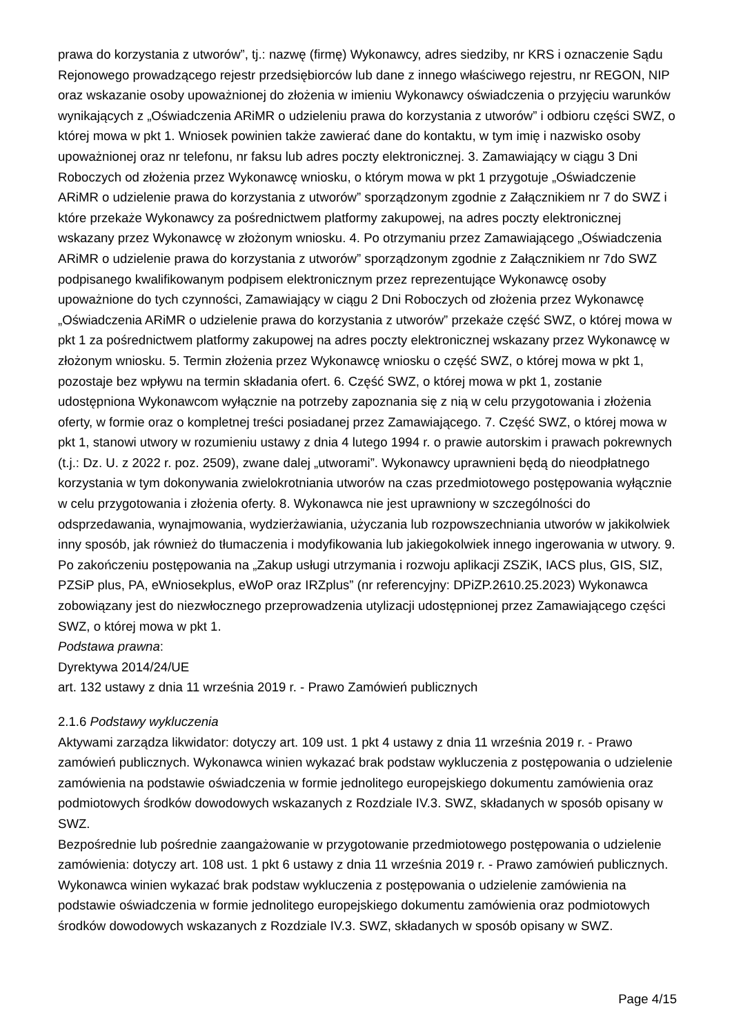prawa do korzystania z utworów”, tj.: nazwę (firmę) Wykonawcy, adres siedziby, nr KRS i oznaczenie Sądu Rejonowego prowadzącego rejestr przedsiębiorców lub dane z innego właściwego rejestru, nr REGON, NIP oraz wskazanie osoby upoważnionej do złożenia w imieniu Wykonawcy oświadczenia o przyjęciu warunków wynikających z „Oświadczenia ARiMR o udzieleniu prawa do korzystania z utworów” i odbioru części SWZ, o której mowa w pkt 1. Wniosek powinien także zawierać dane do kontaktu, w tym imię i nazwisko osoby upoważnionej oraz nr telefonu, nr faksu lub adres poczty elektronicznej. 3. Zamawiający w ciągu 3 Dni Roboczych od złożenia przez Wykonawcę wniosku, o którym mowa w pkt 1 przygotuje „Oświadczenie ARiMR o udzielenie prawa do korzystania z utworów” sporządzonym zgodnie z Załącznikiem nr 7 do SWZ i które przekaże Wykonawcy za pośrednictwem platformy zakupowej, na adres poczty elektronicznej wskazany przez Wykonawcę w złożonym wniosku. 4. Po otrzymaniu przez Zamawiającego „Oświadczenia ARiMR o udzielenie prawa do korzystania z utworów” sporządzonym zgodnie z Załącznikiem nr 7do SWZ podpisanego kwalifikowanym podpisem elektronicznym przez reprezentujące Wykonawcę osoby upoważnione do tych czynności, Zamawiający w ciągu 2 Dni Roboczych od złożenia przez Wykonawcę „Oświadczenia ARiMR o udzielenie prawa do korzystania z utworów” przekaże część SWZ, o której mowa w pkt 1 za pośrednictwem platformy zakupowej na adres poczty elektronicznej wskazany przez Wykonawcę w złożonym wniosku. 5. Termin złożenia przez Wykonawcę wniosku o część SWZ, o której mowa w pkt 1, pozostaje bez wpływu na termin składania ofert. 6. Część SWZ, o której mowa w pkt 1, zostanie udostępniona Wykonawcom wyłącznie na potrzeby zapoznania się z nią w celu przygotowania i złożenia oferty, w formie oraz o kompletnej treści posiadanej przez Zamawiającego. 7. Część SWZ, o której mowa w pkt 1, stanowi utwory w rozumieniu ustawy z dnia 4 lutego 1994 r. o prawie autorskim i prawach pokrewnych (t.j.: Dz. U. z 2022 r. poz. 2509), zwane dalej „utworami”. Wykonawcy uprawnieni będą do nieodpłatnego korzystania w tym dokonywania zwielokrotniania utworów na czas przedmiotowego postępowania wyłącznie w celu przygotowania i złożenia oferty. 8. Wykonawca nie jest uprawniony w szczególności do odsprzedawania, wynajmowania, wydzierżawiania, użyczania lub rozpowszechniania utworów w jakikolwiek inny sposób, jak również do tłumaczenia i modyfikowania lub jakiegokolwiek innego ingerowania w utwory. 9. Po zakończeniu postępowania na „Zakup usługi utrzymania i rozwoju aplikacji ZSZiK, IACS plus, GIS, SIZ, PZSiP plus, PA, eWniosekplus, eWoP oraz IRZplus” (nr referencyjny: DPiZP.2610.25.2023) Wykonawca zobowiązany jest do niezwłocznego przeprowadzenia utylizacji udostępnionej przez Zamawiającego części SWZ, o której mowa w pkt 1.
Podstawa prawna:
Dyrektywa 2014/24/UE
art. 132 ustawy z dnia 11 września 2019 r. - Prawo Zamówień publicznych
2.1.6 Podstawy wykluczenia
Aktywami zarządza likwidator: dotyczy art. 109 ust. 1 pkt 4 ustawy z dnia 11 września 2019 r. - Prawo zamówień publicznych. Wykonawca winien wykazać brak podstaw wykluczenia z postępowania o udzielenie zamówienia na podstawie oświadczenia w formie jednolitego europejskiego dokumentu zamówienia oraz podmiotowych środków dowodowych wskazanych z Rozdziale IV.3. SWZ, składanych w sposób opisany w SWZ.
Bezpośrednie lub pośrednie zaangażowanie w przygotowanie przedmiotowego postępowania o udzielenie zamówienia: dotyczy art. 108 ust. 1 pkt 6 ustawy z dnia 11 września 2019 r. - Prawo zamówień publicznych. Wykonawca winien wykazać brak podstaw wykluczenia z postępowania o udzielenie zamówienia na podstawie oświadczenia w formie jednolitego europejskiego dokumentu zamówienia oraz podmiotowych środków dowodowych wskazanych z Rozdziale IV.3. SWZ, składanych w sposób opisany w SWZ.
Page 4/15